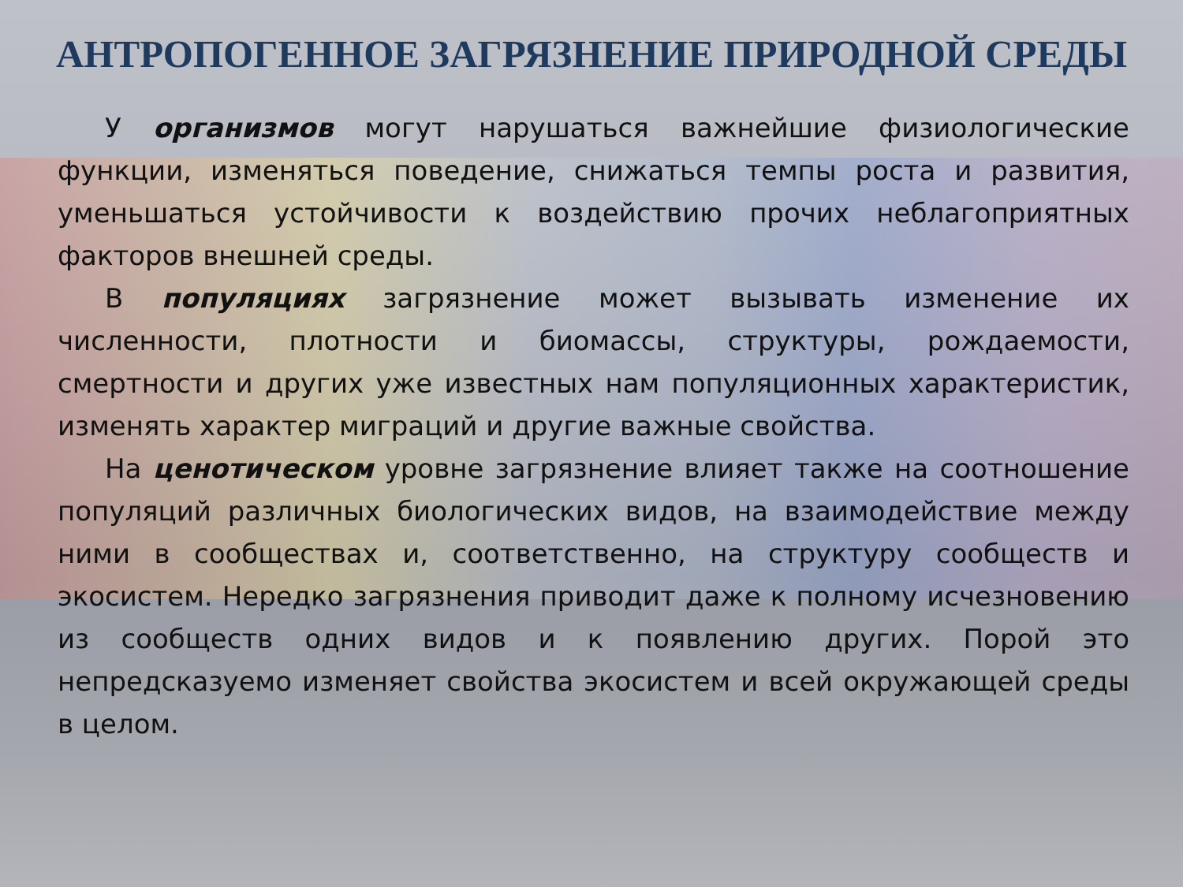АНТРОПОГЕННОЕ ЗАГРЯЗНЕНИЕ ПРИРОДНОЙ СРЕДЫ
У организмов могут нарушаться важнейшие физиологические функции, изменяться поведение, снижаться темпы роста и развития, уменьшаться устойчивости к воздействию прочих неблагоприятных факторов внешней среды.
В популяциях загрязнение может вызывать изменение их численности, плотности и биомассы, структуры, рождаемости, смертности и других уже известных нам популяционных характеристик, изменять характер миграций и другие важные свойства.
На ценотическом уровне загрязнение влияет также на соотношение популяций различных биологических видов, на взаимодействие между ними в сообществах и, соответственно, на структуру сообществ и экосистем. Нередко загрязнения приводит даже к полному исчезновению из сообществ одних видов и к появлению других. Порой это непредсказуемо изменяет свойства экосистем и всей окружающей среды в целом.